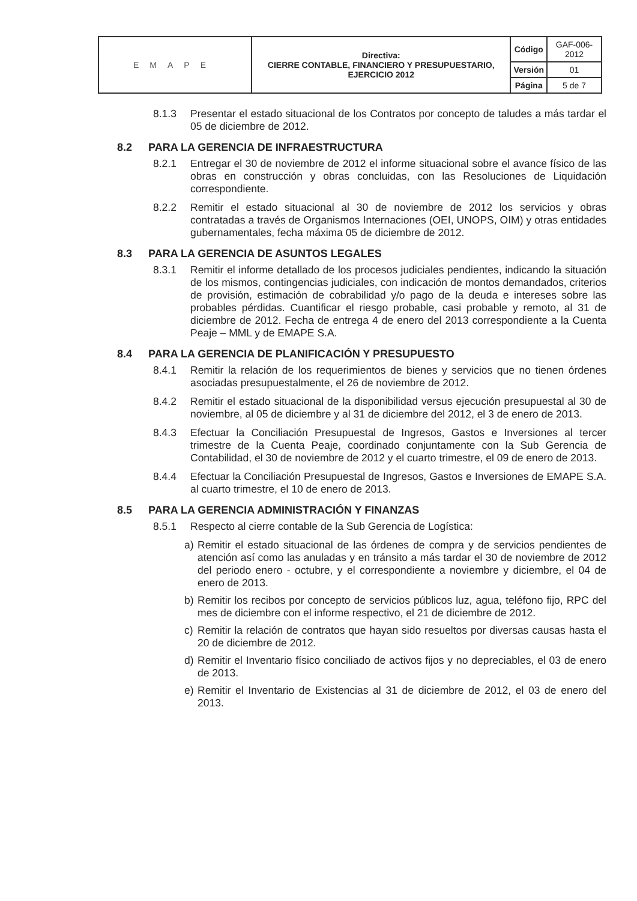| EMAPE | Directiva: CIERRE CONTABLE, FINANCIERO Y PRESUPUESTARIO, EJERCICIO 2012 | Código | GAF-006-2012 |
| | | Versión | 01 |
| | | Página | 5 de 7 |
8.1.3 Presentar el estado situacional de los Contratos por concepto de taludes a más tardar el 05 de diciembre de 2012.
8.2 PARA LA GERENCIA DE INFRAESTRUCTURA
8.2.1 Entregar el 30 de noviembre de 2012 el informe situacional sobre el avance físico de las obras en construcción y obras concluidas, con las Resoluciones de Liquidación correspondiente.
8.2.2 Remitir el estado situacional al 30 de noviembre de 2012 los servicios y obras contratadas a través de Organismos Internaciones (OEI, UNOPS, OIM) y otras entidades gubernamentales, fecha máxima 05 de diciembre de 2012.
8.3 PARA LA GERENCIA DE ASUNTOS LEGALES
8.3.1 Remitir el informe detallado de los procesos judiciales pendientes, indicando la situación de los mismos, contingencias judiciales, con indicación de montos demandados, criterios de provisión, estimación de cobrabilidad y/o pago de la deuda e intereses sobre las probables pérdidas. Cuantificar el riesgo probable, casi probable y remoto, al 31 de diciembre de 2012. Fecha de entrega 4 de enero del 2013 correspondiente a la Cuenta Peaje – MML y de EMAPE S.A.
8.4 PARA LA GERENCIA DE PLANIFICACIÓN Y PRESUPUESTO
8.4.1 Remitir la relación de los requerimientos de bienes y servicios que no tienen órdenes asociadas presupuestalmente, el 26 de noviembre de 2012.
8.4.2 Remitir el estado situacional de la disponibilidad versus ejecución presupuestal al 30 de noviembre, al 05 de diciembre y al 31 de diciembre del 2012, el 3 de enero de 2013.
8.4.3 Efectuar la Conciliación Presupuestal de Ingresos, Gastos e Inversiones al tercer trimestre de la Cuenta Peaje, coordinado conjuntamente con la Sub Gerencia de Contabilidad, el 30 de noviembre de 2012 y el cuarto trimestre, el 09 de enero de 2013.
8.4.4 Efectuar la Conciliación Presupuestal de Ingresos, Gastos e Inversiones de EMAPE S.A. al cuarto trimestre, el 10 de enero de 2013.
8.5 PARA LA GERENCIA ADMINISTRACIÓN Y FINANZAS
8.5.1 Respecto al cierre contable de la Sub Gerencia de Logística:
a) Remitir el estado situacional de las órdenes de compra y de servicios pendientes de atención así como las anuladas y en tránsito a más tardar el 30 de noviembre de 2012 del periodo enero - octubre, y el correspondiente a noviembre y diciembre, el 04 de enero de 2013.
b) Remitir los recibos por concepto de servicios públicos luz, agua, teléfono fijo, RPC del mes de diciembre con el informe respectivo, el 21 de diciembre de 2012.
c) Remitir la relación de contratos que hayan sido resueltos por diversas causas hasta el 20 de diciembre de 2012.
d) Remitir el Inventario físico conciliado de activos fijos y no depreciables, el 03 de enero de 2013.
e) Remitir el Inventario de Existencias al 31 de diciembre de 2012, el 03 de enero del 2013.